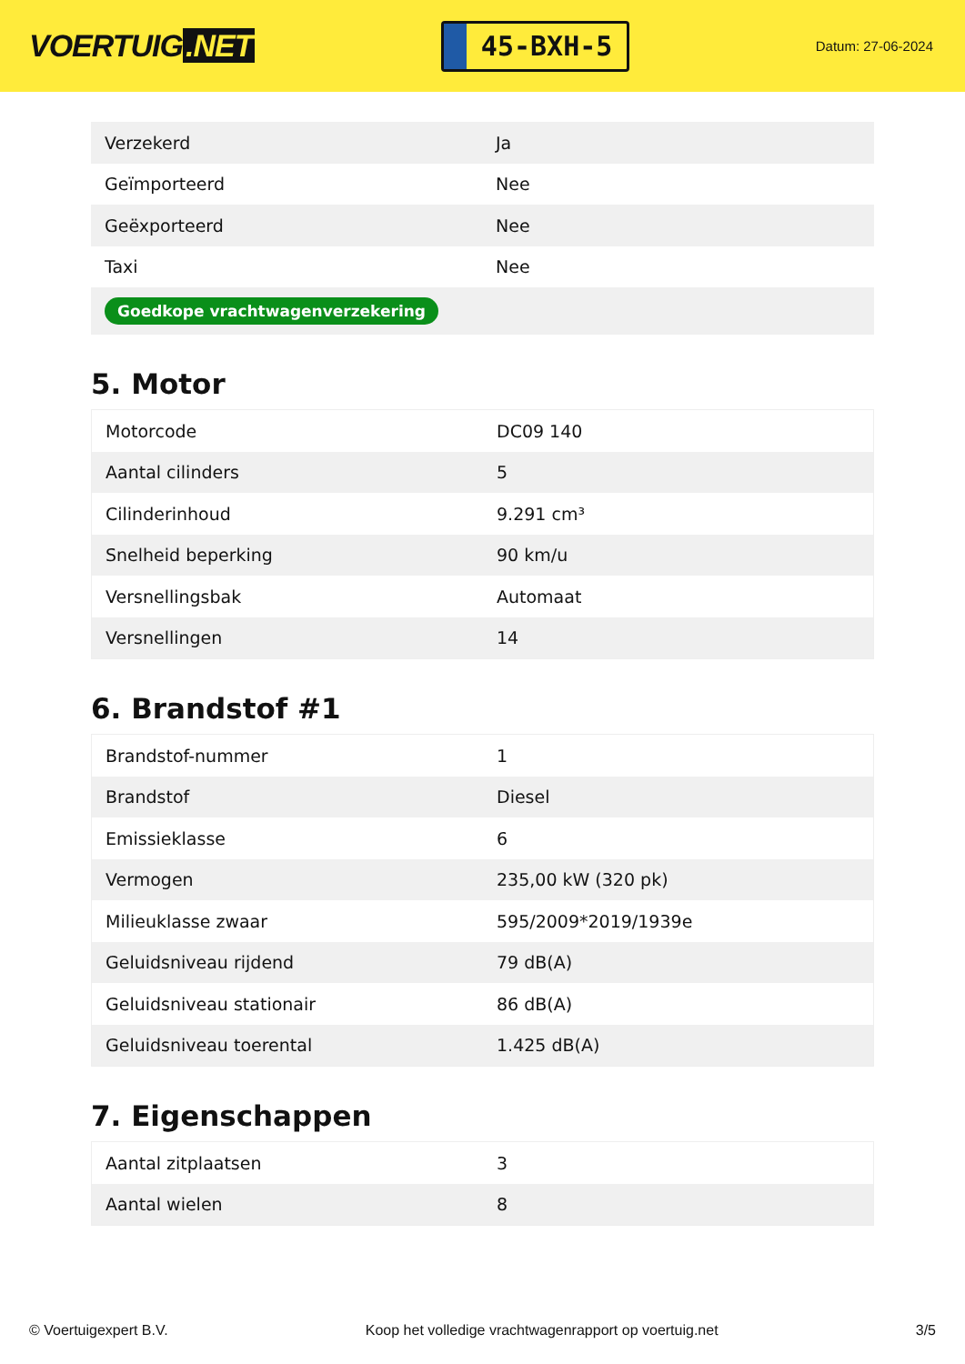VOERTUIG.NET
45-BXH-5
Datum: 27-06-2024
| Verzekerd | Ja |
| Geïmporteerd | Nee |
| Geëxporteerd | Nee |
| Taxi | Nee |
| Goedkope vrachtwagenverzekering | |
5. Motor
| Motorcode | DC09 140 |
| Aantal cilinders | 5 |
| Cilinderinhoud | 9.291 cm³ |
| Snelheid beperking | 90 km/u |
| Versnellingsbak | Automaat |
| Versnellingen | 14 |
6. Brandstof #1
| Brandstof-nummer | 1 |
| Brandstof | Diesel |
| Emissieklasse | 6 |
| Vermogen | 235,00 kW (320 pk) |
| Milieuklasse zwaar | 595/2009*2019/1939e |
| Geluidsniveau rijdend | 79 dB(A) |
| Geluidsniveau stationair | 86 dB(A) |
| Geluidsniveau toerental | 1.425 dB(A) |
7. Eigenschappen
| Aantal zitplaatsen | 3 |
| Aantal wielen | 8 |
© Voertuigexpert B.V. Koop het volledige vrachtwagenrapport op voertuig.net 3/5